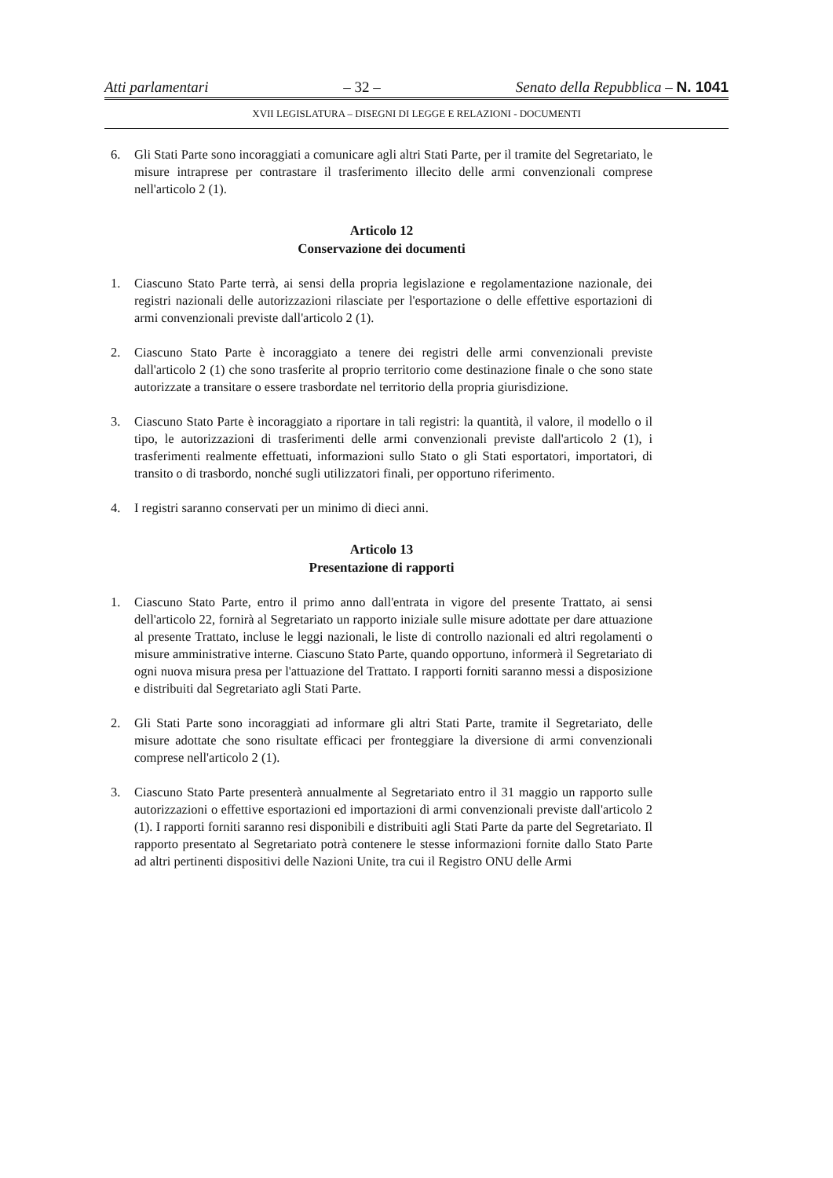Atti parlamentari – 32 – Senato della Repubblica – N. 1041
XVII LEGISLATURA – DISEGNI DI LEGGE E RELAZIONI - DOCUMENTI
6. Gli Stati Parte sono incoraggiati a comunicare agli altri Stati Parte, per il tramite del Segretariato, le misure intraprese per contrastare il trasferimento illecito delle armi convenzionali comprese nell'articolo 2 (1).
Articolo 12
Conservazione dei documenti
1. Ciascuno Stato Parte terrà, ai sensi della propria legislazione e regolamentazione nazionale, dei registri nazionali delle autorizzazioni rilasciate per l'esportazione o delle effettive esportazioni di armi convenzionali previste dall'articolo 2 (1).
2. Ciascuno Stato Parte è incoraggiato a tenere dei registri delle armi convenzionali previste dall'articolo 2 (1) che sono trasferite al proprio territorio come destinazione finale o che sono state autorizzate a transitare o essere trasbordate nel territorio della propria giurisdizione.
3. Ciascuno Stato Parte è incoraggiato a riportare in tali registri: la quantità, il valore, il modello o il tipo, le autorizzazioni di trasferimenti delle armi convenzionali previste dall'articolo 2 (1), i trasferimenti realmente effettuati, informazioni sullo Stato o gli Stati esportatori, importatori, di transito o di trasbordo, nonché sugli utilizzatori finali, per opportuno riferimento.
4. I registri saranno conservati per un minimo di dieci anni.
Articolo 13
Presentazione di rapporti
1. Ciascuno Stato Parte, entro il primo anno dall'entrata in vigore del presente Trattato, ai sensi dell'articolo 22, fornirà al Segretariato un rapporto iniziale sulle misure adottate per dare attuazione al presente Trattato, incluse le leggi nazionali, le liste di controllo nazionali ed altri regolamenti o misure amministrative interne. Ciascuno Stato Parte, quando opportuno, informerà il Segretariato di ogni nuova misura presa per l'attuazione del Trattato. I rapporti forniti saranno messi a disposizione e distribuiti dal Segretariato agli Stati Parte.
2. Gli Stati Parte sono incoraggiati ad informare gli altri Stati Parte, tramite il Segretariato, delle misure adottate che sono risultate efficaci per fronteggiare la diversione di armi convenzionali comprese nell'articolo 2 (1).
3. Ciascuno Stato Parte presenterà annualmente al Segretariato entro il 31 maggio un rapporto sulle autorizzazioni o effettive esportazioni ed importazioni di armi convenzionali previste dall'articolo 2 (1). I rapporti forniti saranno resi disponibili e distribuiti agli Stati Parte da parte del Segretariato. Il rapporto presentato al Segretariato potrà contenere le stesse informazioni fornite dallo Stato Parte ad altri pertinenti dispositivi delle Nazioni Unite, tra cui il Registro ONU delle Armi